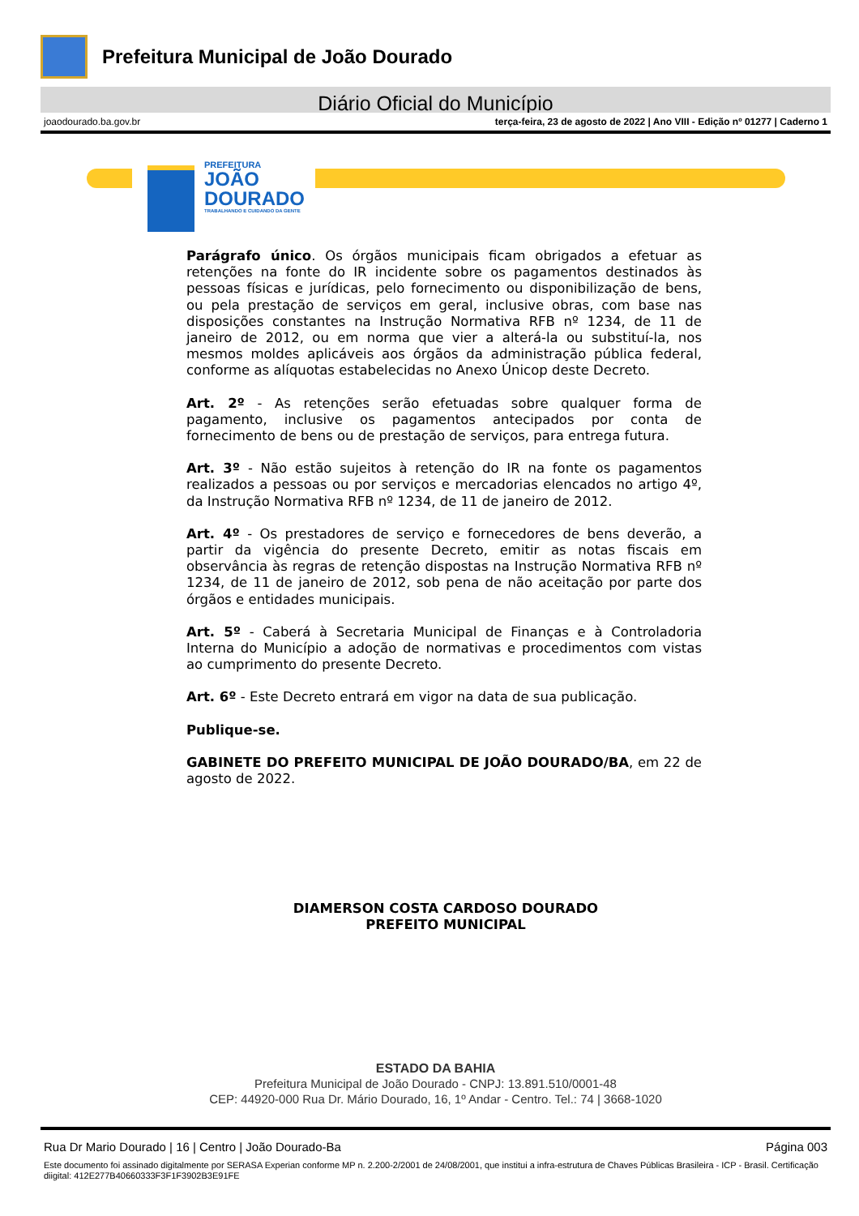Prefeitura Municipal de João Dourado
Diário Oficial do Município
joaodourado.ba.gov.br terça-feira, 23 de agosto de 2022 | Ano VIII - Edição nº 01277 | Caderno 1
PREFEITURA
JOÃO
DOURADO
TRABALHANDO E CUIDANDO DA GENTE
Parágrafo único. Os órgãos municipais ficam obrigados a efetuar as retenções na fonte do IR incidente sobre os pagamentos destinados às pessoas físicas e jurídicas, pelo fornecimento ou disponibilização de bens, ou pela prestação de serviços em geral, inclusive obras, com base nas disposições constantes na Instrução Normativa RFB nº 1234, de 11 de janeiro de 2012, ou em norma que vier a alterá-la ou substituí-la, nos mesmos moldes aplicáveis aos órgãos da administração pública federal, conforme as alíquotas estabelecidas no Anexo Únicop deste Decreto.
Art. 2º - As retenções serão efetuadas sobre qualquer forma de pagamento, inclusive os pagamentos antecipados por conta de fornecimento de bens ou de prestação de serviços, para entrega futura.
Art. 3º - Não estão sujeitos à retenção do IR na fonte os pagamentos realizados a pessoas ou por serviços e mercadorias elencados no artigo 4º, da Instrução Normativa RFB nº 1234, de 11 de janeiro de 2012.
Art. 4º - Os prestadores de serviço e fornecedores de bens deverão, a partir da vigência do presente Decreto, emitir as notas fiscais em observância às regras de retenção dispostas na Instrução Normativa RFB nº 1234, de 11 de janeiro de 2012, sob pena de não aceitação por parte dos órgãos e entidades municipais.
Art. 5º - Caberá à Secretaria Municipal de Finanças e à Controladoria Interna do Município a adoção de normativas e procedimentos com vistas ao cumprimento do presente Decreto.
Art. 6º - Este Decreto entrará em vigor na data de sua publicação.
Publique-se.
GABINETE DO PREFEITO MUNICIPAL DE JOÃO DOURADO/BA, em 22 de agosto de 2022.
DIAMERSON COSTA CARDOSO DOURADO
PREFEITO MUNICIPAL
ESTADO DA BAHIA
Prefeitura Municipal de João Dourado - CNPJ: 13.891.510/0001-48
CEP: 44920-000 Rua Dr. Mário Dourado, 16, 1º Andar - Centro. Tel.: 74 | 3668-1020
Rua Dr Mario Dourado | 16 | Centro | João Dourado-Ba Página 003
Este documento foi assinado digitalmente por SERASA Experian conforme MP n. 2.200-2/2001 de 24/08/2001, que institui a infra-estrutura de Chaves Públicas Brasileira - ICP - Brasil. Certificação diigital: 412E277B40660333F3F1F3902B3E91FE